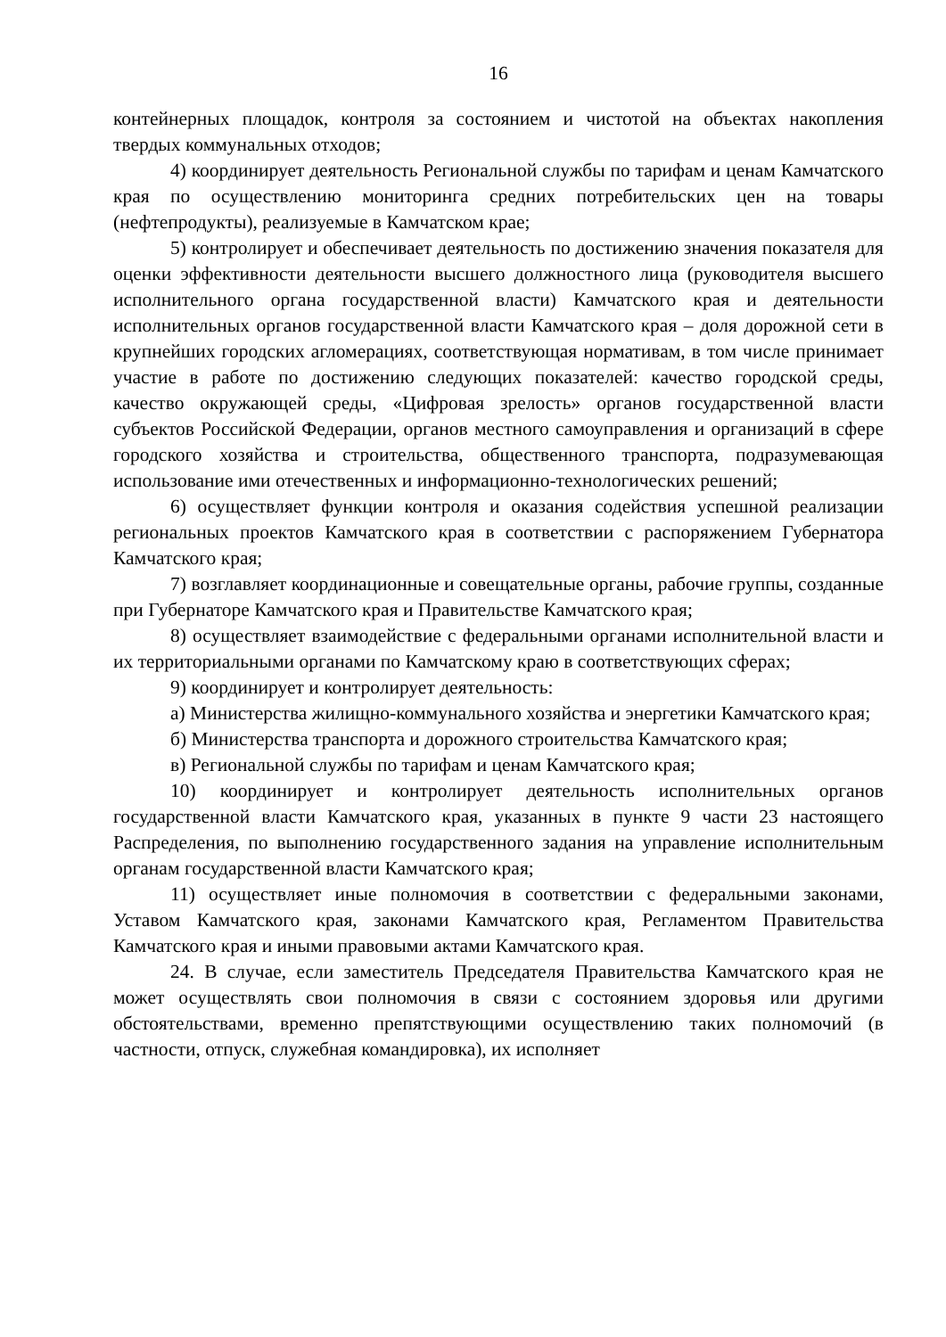16
контейнерных площадок, контроля за состоянием и чистотой на объектах накопления твердых коммунальных отходов;
4) координирует деятельность Региональной службы по тарифам и ценам Камчатского края по осуществлению мониторинга средних потребительских цен на товары (нефтепродукты), реализуемые в Камчатском крае;
5) контролирует и обеспечивает деятельность по достижению значения показателя для оценки эффективности деятельности высшего должностного лица (руководителя высшего исполнительного органа государственной власти) Камчатского края и деятельности исполнительных органов государственной власти Камчатского края – доля дорожной сети в крупнейших городских агломерациях, соответствующая нормативам, в том числе принимает участие в работе по достижению следующих показателей: качество городской среды, качество окружающей среды, «Цифровая зрелость» органов государственной власти субъектов Российской Федерации, органов местного самоуправления и организаций в сфере городского хозяйства и строительства, общественного транспорта, подразумевающая использование ими отечественных и информационно-технологических решений;
6) осуществляет функции контроля и оказания содействия успешной реализации региональных проектов Камчатского края в соответствии с распоряжением Губернатора Камчатского края;
7) возглавляет координационные и совещательные органы, рабочие группы, созданные при Губернаторе Камчатского края и Правительстве Камчатского края;
8) осуществляет взаимодействие с федеральными органами исполнительной власти и их территориальными органами по Камчатскому краю в соответствующих сферах;
9) координирует и контролирует деятельность:
а) Министерства жилищно-коммунального хозяйства и энергетики Камчатского края;
б) Министерства транспорта и дорожного строительства Камчатского края;
в) Региональной службы по тарифам и ценам Камчатского края;
10) координирует и контролирует деятельность исполнительных органов государственной власти Камчатского края, указанных в пункте 9 части 23 настоящего Распределения, по выполнению государственного задания на управление исполнительным органам государственной власти Камчатского края;
11) осуществляет иные полномочия в соответствии с федеральными законами, Уставом Камчатского края, законами Камчатского края, Регламентом Правительства Камчатского края и иными правовыми актами Камчатского края.
24. В случае, если заместитель Председателя Правительства Камчатского края не может осуществлять свои полномочия в связи с состоянием здоровья или другими обстоятельствами, временно препятствующими осуществлению таких полномочий (в частности, отпуск, служебная командировка), их исполняет